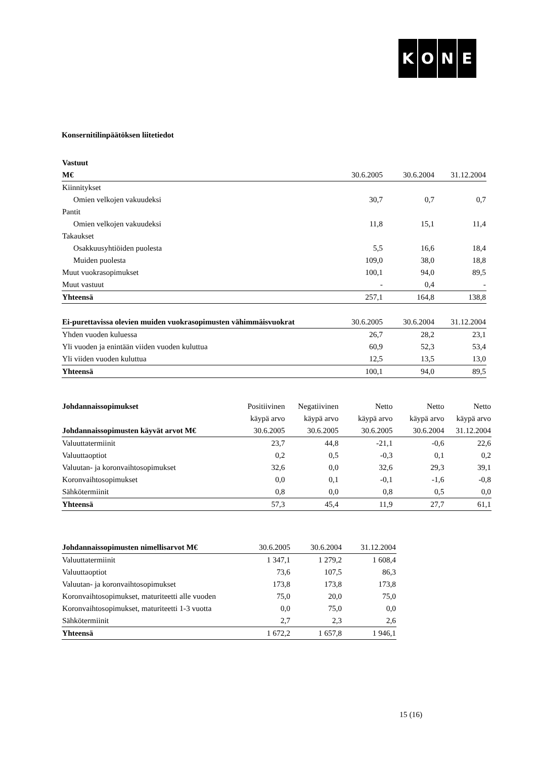KONE
Konsernitilinpäätöksen liitetiedot
| Vastuut | | | |
| --- | --- | --- | --- |
| M€ | 30.6.2005 | 30.6.2004 | 31.12.2004 |
| Kiinnitykset | | | |
| Omien velkojen vakuudeksi | 30,7 | 0,7 | 0,7 |
| Pantit | | | |
| Omien velkojen vakuudeksi | 11,8 | 15,1 | 11,4 |
| Takaukset | | | |
| Osakkuusyhtiöiden puolesta | 5,5 | 16,6 | 18,4 |
| Muiden puolesta | 109,0 | 38,0 | 18,8 |
| Muut vuokrasopimukset | 100,1 | 94,0 | 89,5 |
| Muut vastuut | - | 0,4 | - |
| Yhteensä | 257,1 | 164,8 | 138,8 |
| Ei-purettavissa olevien muiden vuokrasopimusten vähimmäisvuokrat | 30.6.2005 | 30.6.2004 | 31.12.2004 |
| --- | --- | --- | --- |
| Yhden vuoden kuluessa | 26,7 | 28,2 | 23,1 |
| Yli vuoden ja enintään viiden vuoden kuluttua | 60,9 | 52,3 | 53,4 |
| Yli viiden vuoden kuluttua | 12,5 | 13,5 | 13,0 |
| Yhteensä | 100,1 | 94,0 | 89,5 |
| Johdannaissopimukset | Positiivinen | Negatiivinen | Netto | Netto | Netto |
| --- | --- | --- | --- | --- | --- |
| | käypä arvo | käypä arvo | käypä arvo | käypä arvo | käypä arvo |
| Johdannaissopimusten käyvät arvot M€ | 30.6.2005 | 30.6.2005 | 30.6.2005 | 30.6.2004 | 31.12.2004 |
| Valuuttatermiinit | 23,7 | 44,8 | -21,1 | -0,6 | 22,6 |
| Valuuttaoptiot | 0,2 | 0,5 | -0,3 | 0,1 | 0,2 |
| Valuutan- ja koronvaihtosopimukset | 32,6 | 0,0 | 32,6 | 29,3 | 39,1 |
| Koronvaihtosopimukset | 0,0 | 0,1 | -0,1 | -1,6 | -0,8 |
| Sähkötermiinit | 0,8 | 0,0 | 0,8 | 0,5 | 0,0 |
| Yhteensä | 57,3 | 45,4 | 11,9 | 27,7 | 61,1 |
| Johdannaissopimusten nimellisarvot M€ | 30.6.2005 | 30.6.2004 | 31.12.2004 |
| --- | --- | --- | --- |
| Valuuttatermiinit | 1 347,1 | 1 279,2 | 1 608,4 |
| Valuuttaoptiot | 73,6 | 107,5 | 86,3 |
| Valuutan- ja koronvaihtosopimukset | 173,8 | 173,8 | 173,8 |
| Koronvaihtosopimukset, maturiteetti alle vuoden | 75,0 | 20,0 | 75,0 |
| Koronvaihtosopimukset, maturiteetti 1-3 vuotta | 0,0 | 75,0 | 0,0 |
| Sähkötermiinit | 2,7 | 2,3 | 2,6 |
| Yhteensä | 1 672,2 | 1 657,8 | 1 946,1 |
15 (16)